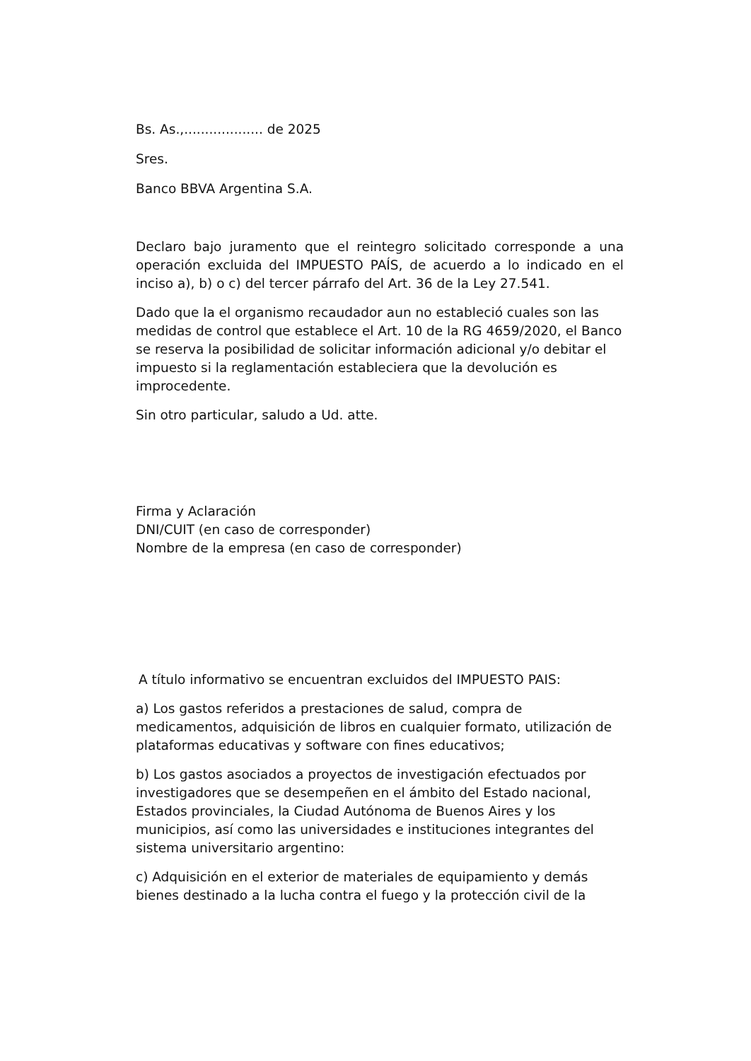Bs. As.,................... de 2025
Sres.
Banco BBVA Argentina S.A.
Declaro bajo juramento que el reintegro solicitado corresponde a una operación excluida del IMPUESTO PAÍS, de acuerdo a lo indicado en el inciso a), b) o c) del tercer párrafo del Art. 36 de la Ley 27.541.
Dado que la el organismo recaudador aun no estableció cuales son las medidas de control que establece el Art. 10 de la RG 4659/2020, el Banco se reserva la posibilidad de solicitar información adicional y/o debitar el impuesto si la reglamentación estableciera que la devolución es improcedente.
Sin otro particular, saludo a Ud. atte.
Firma y Aclaración
DNI/CUIT (en caso de corresponder)
Nombre de la empresa (en caso de corresponder)
A título informativo se encuentran excluidos del IMPUESTO PAIS:
a) Los gastos referidos a prestaciones de salud, compra de medicamentos, adquisición de libros en cualquier formato, utilización de plataformas educativas y software con fines educativos;
b) Los gastos asociados a proyectos de investigación efectuados por investigadores que se desempeñen en el ámbito del Estado nacional, Estados provinciales, la Ciudad Autónoma de Buenos Aires y los municipios, así como las universidades e instituciones integrantes del sistema universitario argentino:
c) Adquisición en el exterior de materiales de equipamiento y demás bienes destinado a la lucha contra el fuego y la protección civil de la